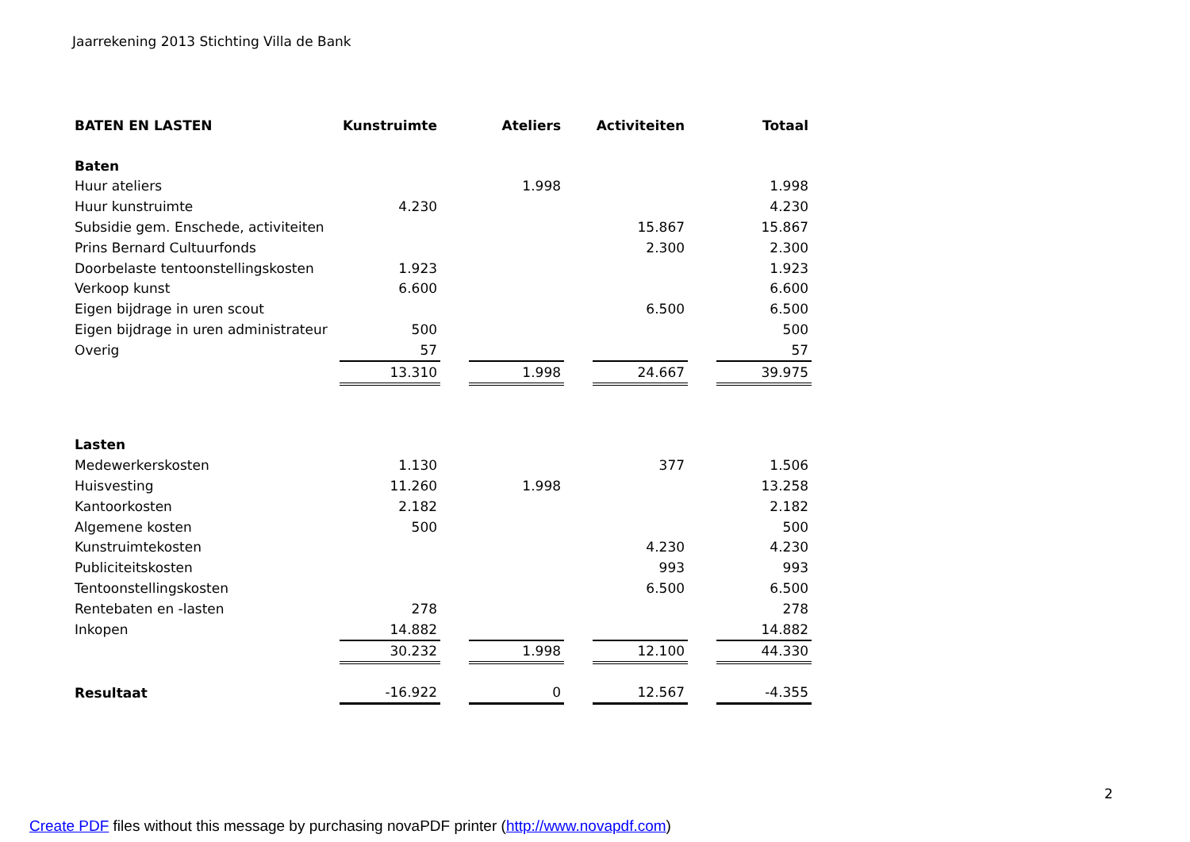Jaarrekening 2013 Stichting Villa de Bank
| BATEN EN LASTEN | Kunstruimte | | Ateliers | | Activiteiten | | Totaal |
| Baten | | | | | | | |
| Huur ateliers | | | 1.998 | | | | 1.998 |
| Huur kunstruimte | 4.230 | | | | | | 4.230 |
| Subsidie gem. Enschede, activiteiten | | | | | 15.867 | | 15.867 |
| Prins Bernard Cultuurfonds | | | | | 2.300 | | 2.300 |
| Doorbelaste tentoonstellingskosten | 1.923 | | | | | | 1.923 |
| Verkoop kunst | 6.600 | | | | | | 6.600 |
| Eigen bijdrage in uren scout | | | | | 6.500 | | 6.500 |
| Eigen bijdrage in uren administrateur | 500 | | | | | | 500 |
| Overig | 57 | | | | | | 57 |
| | 13.310 | | 1.998 | | 24.667 | | 39.975 |
| Lasten | | | | | | | |
| Medewerkerskosten | 1.130 | | | | 377 | | 1.506 |
| Huisvesting | 11.260 | | 1.998 | | | | 13.258 |
| Kantoorkosten | 2.182 | | | | | | 2.182 |
| Algemene kosten | 500 | | | | | | 500 |
| Kunstruimtekosten | | | | | 4.230 | | 4.230 |
| Publiciteitskosten | | | | | 993 | | 993 |
| Tentoonstellingskosten | | | | | 6.500 | | 6.500 |
| Rentebaten en -lasten | 278 | | | | | | 278 |
| Inkopen | 14.882 | | | | | | 14.882 |
| | 30.232 | | 1.998 | | 12.100 | | 44.330 |
| Resultaat | -16.922 | | 0 | | 12.567 | | -4.355 |
2
Create PDF files without this message by purchasing novaPDF printer (http://www.novapdf.com)